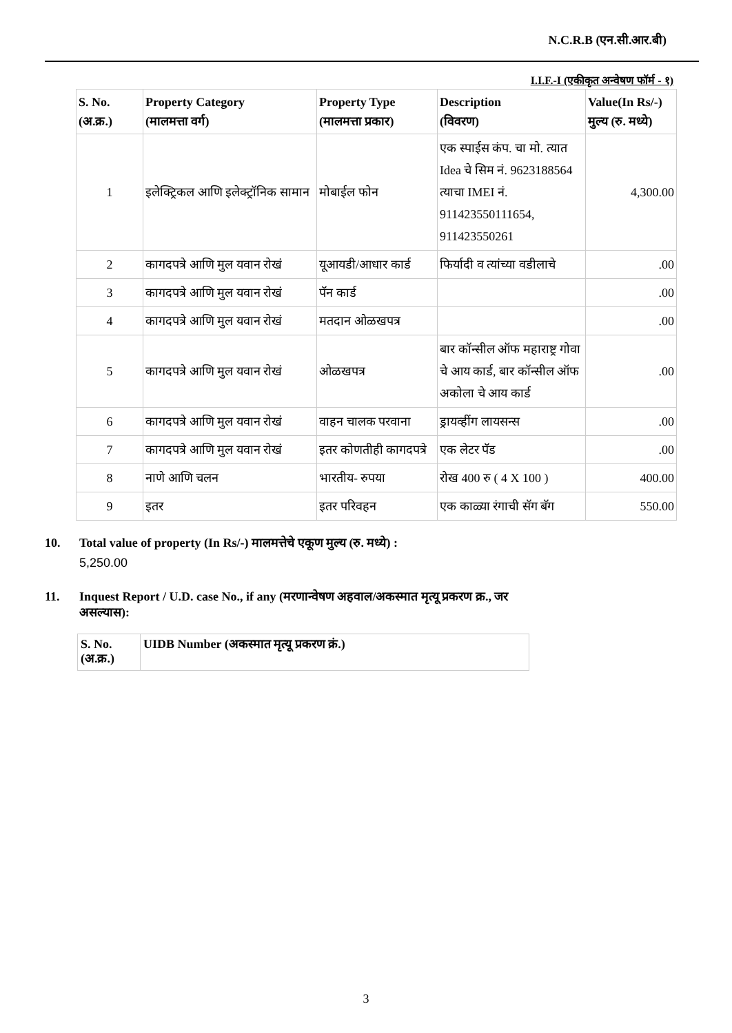N.C.R.B (एन.सी.आर.बी)
I.I.F.-I (एकीकृत अन्वेषण फॉर्म - १)
| S. No. (अ.क्र.) | Property Category (मालमत्ता वर्ग) | Property Type (मालमत्ता प्रकार) | Description (विवरण) | Value(In Rs/-) मुल्य (रु. मध्ये) |
| --- | --- | --- | --- | --- |
| 1 | इलेक्ट्रिकल आणि इलेक्ट्रॉनिक सामान | मोबाईल फोन | एक स्पाईस कंप. चा मो. त्यात Idea चे सिम नं. 9623188564 त्याचा IMEI नं. 911423550111654, 911423550261 | 4,300.00 |
| 2 | कागदपत्रे आणि मुल यवान रोखं | यूआयडी/आधार कार्ड | फिर्यादी व त्यांच्या वडीलाचे | .00 |
| 3 | कागदपत्रे आणि मुल यवान रोखं | पॅन कार्ड | | .00 |
| 4 | कागदपत्रे आणि मुल यवान रोखं | मतदान ओळखपत्र | | .00 |
| 5 | कागदपत्रे आणि मुल यवान रोखं | ओळखपत्र | बार कॉन्सील ऑफ महाराष्ट्र गोवा चे आय कार्ड, बार कॉन्सील ऑफ अकोला चे आय कार्ड | .00 |
| 6 | कागदपत्रे आणि मुल यवान रोखं | वाहन चालक परवाना | ड्रायव्हींग लायसन्स | .00 |
| 7 | कागदपत्रे आणि मुल यवान रोखं | इतर कोणतीही कागदपत्रे | एक लेटर पॅड | .00 |
| 8 | नाणे आणि चलन | भारतीय- रुपया | रोख 400 रु ( 4 X 100 ) | 400.00 |
| 9 | इतर | इतर परिवहन | एक काळ्या रंगाची सॅग बॅग | 550.00 |
10. Total value of property (In Rs/-) मालमत्तेचे एकूण मुल्य (रु. मध्ये) :
5,250.00
11. Inquest Report / U.D. case No., if any (मरणान्वेषण अहवाल/अकस्मात मृत्यू प्रकरण क्र., जर
असल्यास):
| S. No. (अ.क्र.) | UIDB Number (अकस्मात मृत्यू प्रकरण क्रं.) |
| --- | --- |
3